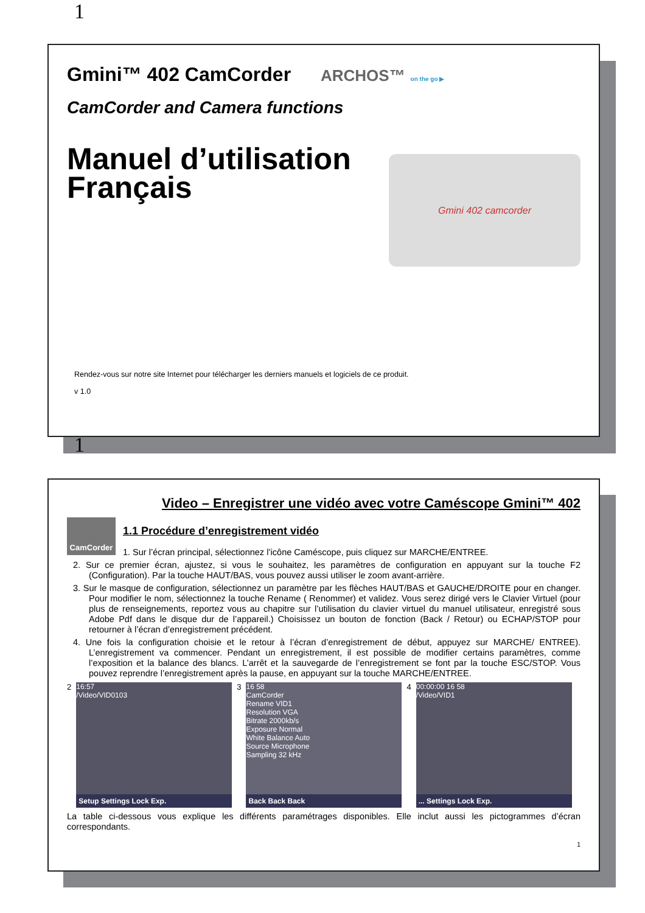1
Gmini™ 402 CamCorder ARCHOS™ on the go ▶
CamCorder and Camera functions
Manuel d’utilisation
Français
Gmini 402 camcorder
Rendez-vous sur notre site Internet pour télécharger les derniers manuels et logiciels de ce produit.
v 1.0
1
Video – Enregistrer une vidéo avec votre Caméscope Gmini™ 402
CamCorder
1.1 Procédure d’enregistrement vidéo
1. Sur l’écran principal, sélectionnez l’icône Caméscope, puis cliquez sur MARCHE/ENTREE.
2. Sur ce premier écran, ajustez, si vous le souhaitez, les paramètres de configuration en appuyant sur la touche F2 (Configuration). Par la touche HAUT/BAS, vous pouvez aussi utiliser le zoom avant-arrière.
3. Sur le masque de configuration, sélectionnez un paramètre par les flèches HAUT/BAS et GAUCHE/DROITE pour en changer. Pour modifier le nom, sélectionnez la touche Rename ( Renommer) et validez. Vous serez dirigé vers le Clavier Virtuel (pour plus de renseignements, reportez vous au chapitre sur l’utilisation du clavier virtuel du manuel utilisateur, enregistré sous Adobe Pdf dans le disque dur de l’appareil.) Choisissez un bouton de fonction (Back / Retour) ou ECHAP/STOP pour retourner à l’écran d’enregistrement précédent.
4. Une fois la configuration choisie et le retour à l’écran d’enregistrement de début, appuyez sur MARCHE/ ENTREE). L’enregistrement va commencer. Pendant un enregistrement, il est possible de modifier certains paramètres, comme l’exposition et la balance des blancs. L’arrêt et la sauvegarde de l’enregistrement se font par la touche ESC/STOP. Vous pouvez reprendre l’enregistrement après la pause, en appuyant sur la touche MARCHE/ENTREE.
2
16:57
/Video/VID0103
Setup Settings Lock Exp.
3
16 58
CamCorder
Rename VID1
Resolution VGA
Bitrate 2000kb/s
Exposure Normal
White Balance Auto
Source Microphone
Sampling 32 kHz
Back Back Back
4
00:00:00 16 58
/Video/VID1
... Settings Lock Exp.
La table ci-dessous vous explique les différents paramétrages disponibles. Elle inclut aussi les pictogrammes d’écran correspondants.
1